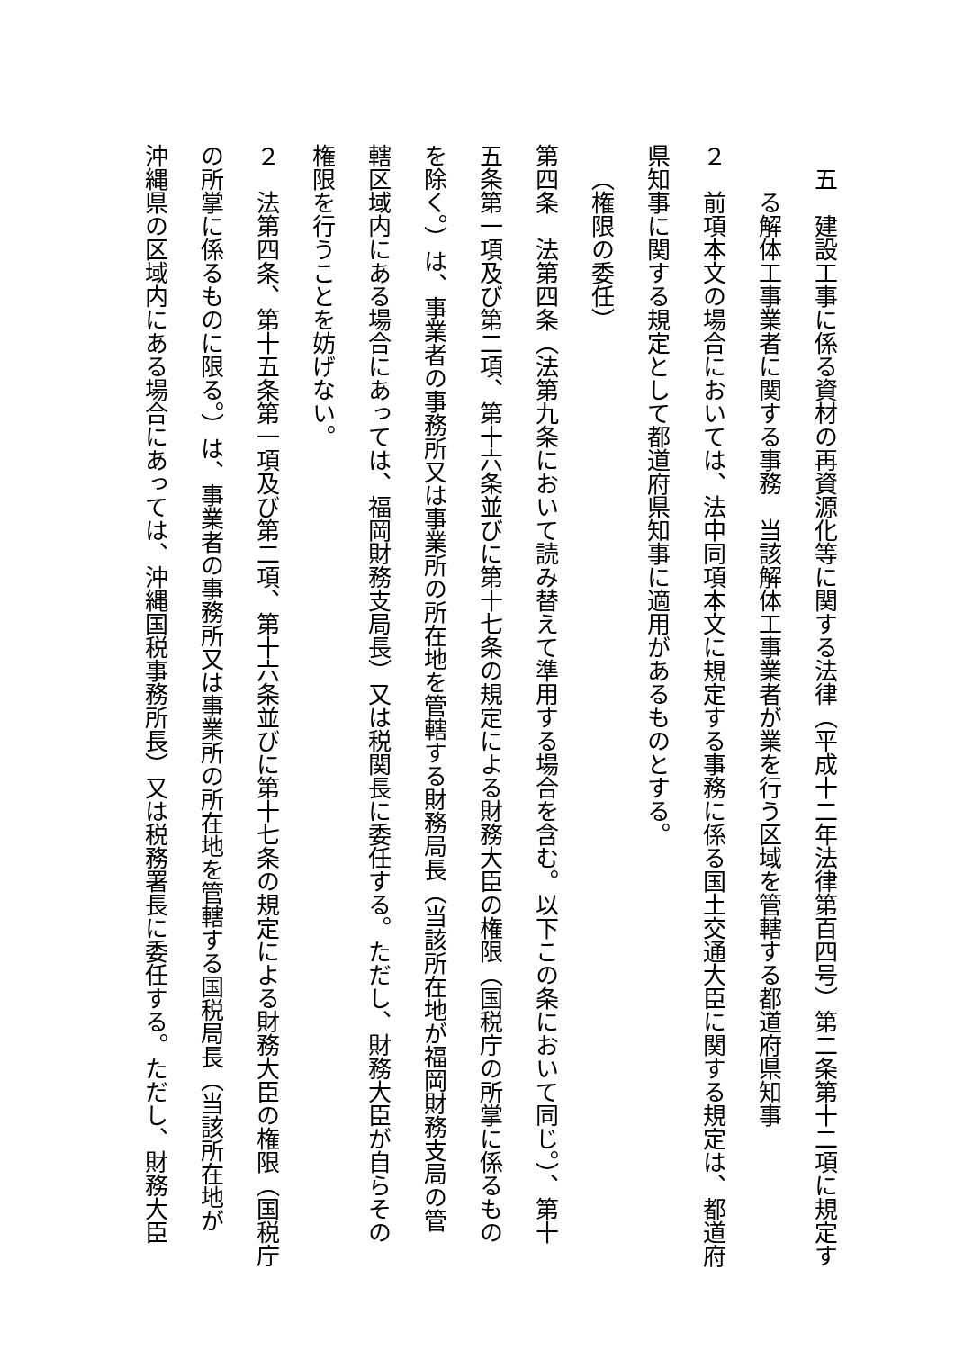五　建設工事に係る資材の再資源化等に関する法律（平成十二年法律第百四号）第二条第十二項に規定す
る解体工事業者に関する事務　当該解体工事業者が業を行う区域を管轄する都道府県知事
２　前項本文の場合においては、法中同項本文に規定する事務に係る国土交通大臣に関する規定は、都道府
県知事に関する規定として都道府県知事に適用があるものとする。
（権限の委任）
第四条　法第四条（法第九条において読み替えて準用する場合を含む。以下この条において同じ。）、第十
五条第一項及び第二項、第十六条並びに第十七条の規定による財務大臣の権限（国税庁の所掌に係るもの
を除く。）は、事業者の事務所又は事業所の所在地を管轄する財務局長（当該所在地が福岡財務支局の管
轄区域内にある場合にあっては、福岡財務支局長）又は税関長に委任する。ただし、財務大臣が自らその
権限を行うことを妨げない。
２　法第四条、第十五条第一項及び第二項、第十六条並びに第十七条の規定による財務大臣の権限（国税庁
の所掌に係るものに限る。）は、事業者の事務所又は事業所の所在地を管轄する国税局長（当該所在地が
沖縄県の区域内にある場合にあっては、沖縄国税事務所長）又は税務署長に委任する。ただし、財務大臣